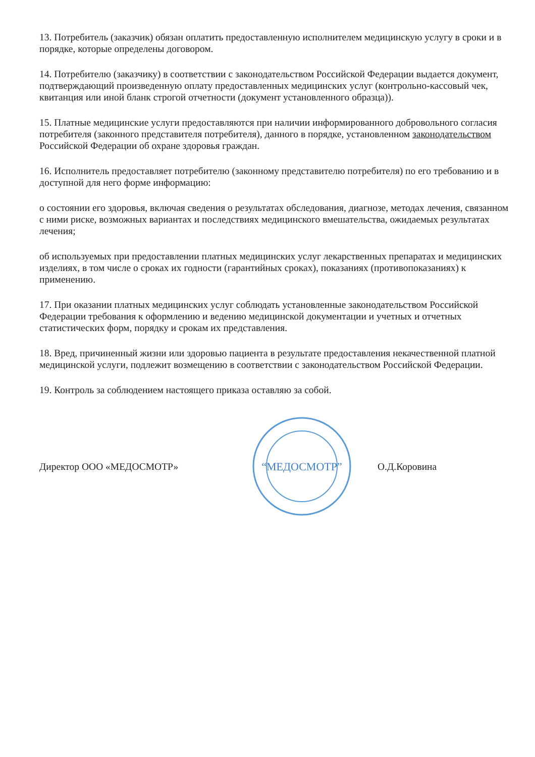13. Потребитель (заказчик) обязан оплатить предоставленную исполнителем медицинскую услугу в сроки и в порядке, которые определены договором.
14. Потребителю (заказчику) в соответствии с законодательством Российской Федерации выдается документ, подтверждающий произведенную оплату предоставленных медицинских услуг (контрольно-кассовый чек, квитанция или иной бланк строгой отчетности (документ установленного образца)).
15. Платные медицинские услуги предоставляются при наличии информированного добровольного согласия потребителя (законного представителя потребителя), данного в порядке, установленном законодательством Российской Федерации об охране здоровья граждан.
16. Исполнитель предоставляет потребителю (законному представителю потребителя) по его требованию и в доступной для него форме информацию:
о состоянии его здоровья, включая сведения о результатах обследования, диагнозе, методах лечения, связанном с ними риске, возможных вариантах и последствиях медицинского вмешательства, ожидаемых результатах лечения;
об используемых при предоставлении платных медицинских услуг лекарственных препаратах и медицинских изделиях, в том числе о сроках их годности (гарантийных сроках), показаниях (противопоказаниях) к применению.
17. При оказании платных медицинских услуг соблюдать установленные законодательством Российской Федерации требования к оформлению и ведению медицинской документации и учетных и отчетных статистических форм, порядку и срокам их представления.
18. Вред, причиненный жизни или здоровью пациента в результате предоставления некачественной платной медицинской услуги, подлежит возмещению в соответствии с законодательством Российской Федерации.
19. Контроль за соблюдением настоящего приказа оставляю за собой.
Директор ООО «МЕДОСМОТР»
“МЕДОСМОТР”
О.Д.Коровина